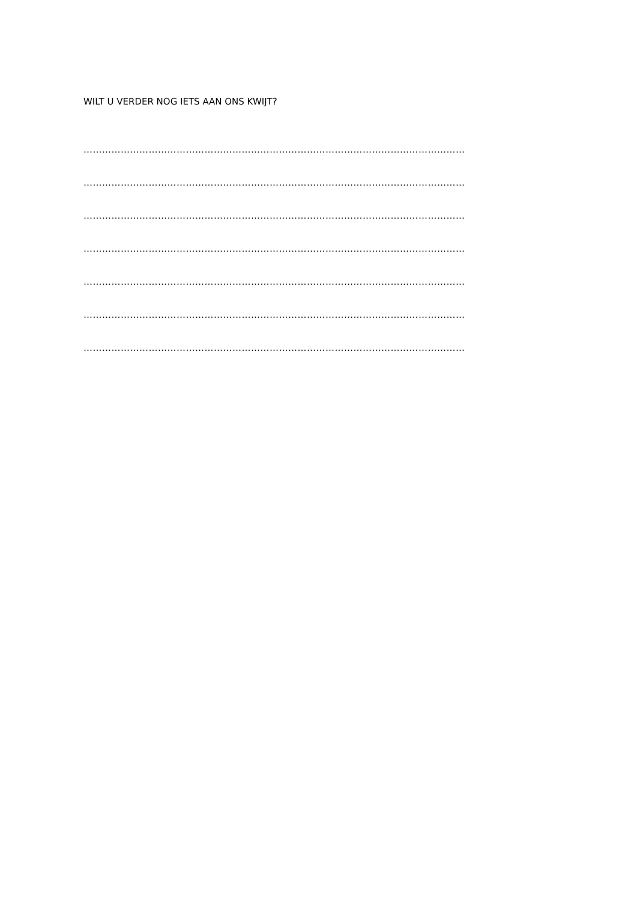WILT U VERDER NOG IETS AAN ONS KWIJT?
……………………………………………………………………………………………………………
……………………………………………………………………………………………………………
……………………………………………………………………………………………………………
……………………………………………………………………………………………………………
……………………………………………………………………………………………………………
……………………………………………………………………………………………………………
……………………………………………………………………………………………………………